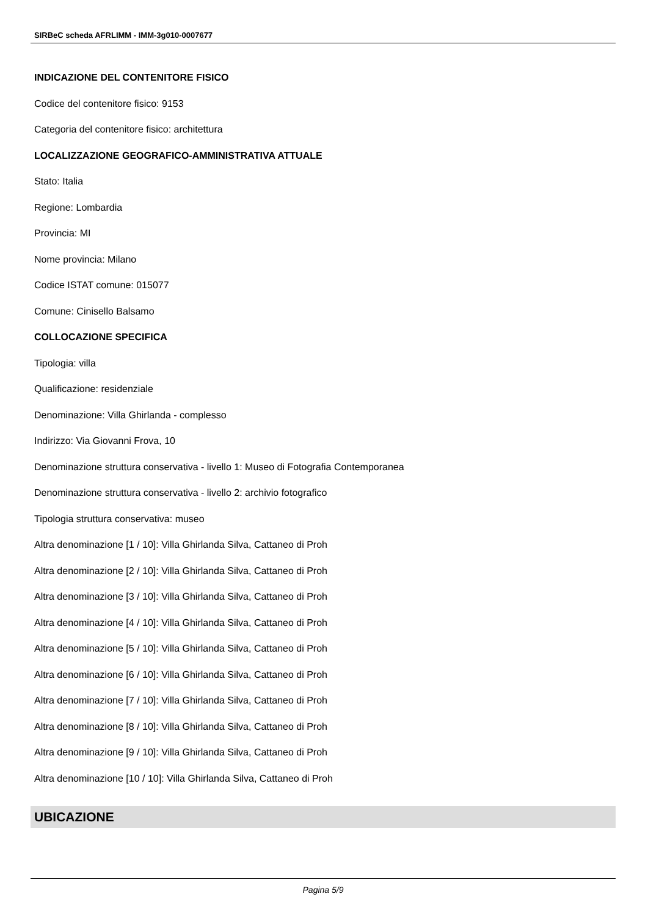SIRBeC scheda AFRLIMM - IMM-3g010-0007677
INDICAZIONE DEL CONTENITORE FISICO
Codice del contenitore fisico: 9153
Categoria del contenitore fisico: architettura
LOCALIZZAZIONE GEOGRAFICO-AMMINISTRATIVA ATTUALE
Stato: Italia
Regione: Lombardia
Provincia: MI
Nome provincia: Milano
Codice ISTAT comune: 015077
Comune: Cinisello Balsamo
COLLOCAZIONE SPECIFICA
Tipologia: villa
Qualificazione: residenziale
Denominazione: Villa Ghirlanda - complesso
Indirizzo: Via Giovanni Frova, 10
Denominazione struttura conservativa - livello 1: Museo di Fotografia Contemporanea
Denominazione struttura conservativa - livello 2: archivio fotografico
Tipologia struttura conservativa: museo
Altra denominazione [1 / 10]: Villa Ghirlanda Silva, Cattaneo di Proh
Altra denominazione [2 / 10]: Villa Ghirlanda Silva, Cattaneo di Proh
Altra denominazione [3 / 10]: Villa Ghirlanda Silva, Cattaneo di Proh
Altra denominazione [4 / 10]: Villa Ghirlanda Silva, Cattaneo di Proh
Altra denominazione [5 / 10]: Villa Ghirlanda Silva, Cattaneo di Proh
Altra denominazione [6 / 10]: Villa Ghirlanda Silva, Cattaneo di Proh
Altra denominazione [7 / 10]: Villa Ghirlanda Silva, Cattaneo di Proh
Altra denominazione [8 / 10]: Villa Ghirlanda Silva, Cattaneo di Proh
Altra denominazione [9 / 10]: Villa Ghirlanda Silva, Cattaneo di Proh
Altra denominazione [10 / 10]: Villa Ghirlanda Silva, Cattaneo di Proh
UBICAZIONE
Pagina 5/9